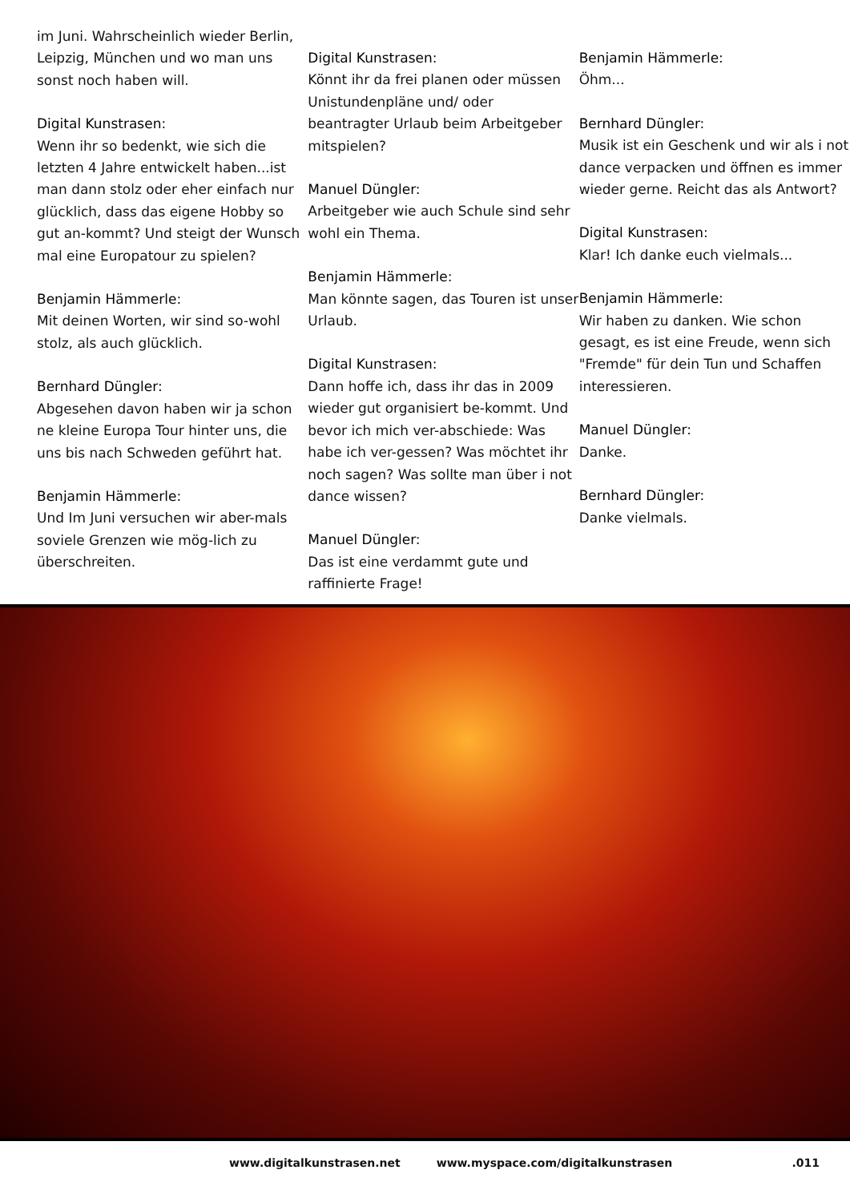im Juni. Wahrscheinlich wieder Berlin, Leipzig, München und wo man uns sonst noch haben will.
Digital Kunstrasen:
Wenn ihr so bedenkt, wie sich die letzten 4 Jahre entwickelt haben...ist man dann stolz oder eher einfach nur glücklich, dass das eigene Hobby so gut an-kommt? Und steigt der Wunsch mal eine Europatour zu spielen?
Benjamin Hämmerle:
Mit deinen Worten, wir sind so-wohl stolz, als auch glücklich.
Bernhard Düngler:
Abgesehen davon haben wir ja schon ne kleine Europa Tour hinter uns, die uns bis nach Schweden geführt hat.
Benjamin Hämmerle:
Und Im Juni versuchen wir aber-mals soviele Grenzen wie mög-lich zu überschreiten.
Digital Kunstrasen:
Könnt ihr da frei planen oder müssen Unistundenpläne und/ oder beantragter Urlaub beim Arbeitgeber mitspielen?
Manuel Düngler:
Arbeitgeber wie auch Schule sind sehr wohl ein Thema.
Benjamin Hämmerle:
Man könnte sagen, das Touren ist unser Urlaub.
Digital Kunstrasen:
Dann hoffe ich, dass ihr das in 2009 wieder gut organisiert be-kommt. Und bevor ich mich ver-abschiede: Was habe ich ver-gessen? Was möchtet ihr noch sagen? Was sollte man über i not dance wissen?
Manuel Düngler:
Das ist eine verdammt gute und raffinierte Frage!
Benjamin Hämmerle:
Öhm...
Bernhard Düngler:
Musik ist ein Geschenk und wir als i not dance verpacken und öffnen es immer wieder gerne. Reicht das als Antwort?
Digital Kunstrasen:
Klar! Ich danke euch vielmals...
Benjamin Hämmerle:
Wir haben zu danken. Wie schon gesagt, es ist eine Freude, wenn sich "Fremde" für dein Tun und Schaffen interessieren.
Manuel Düngler:
Danke.
Bernhard Düngler:
Danke vielmals.
www.digitalkunstrasen.net www.myspace.com/digitalkunstrasen.011